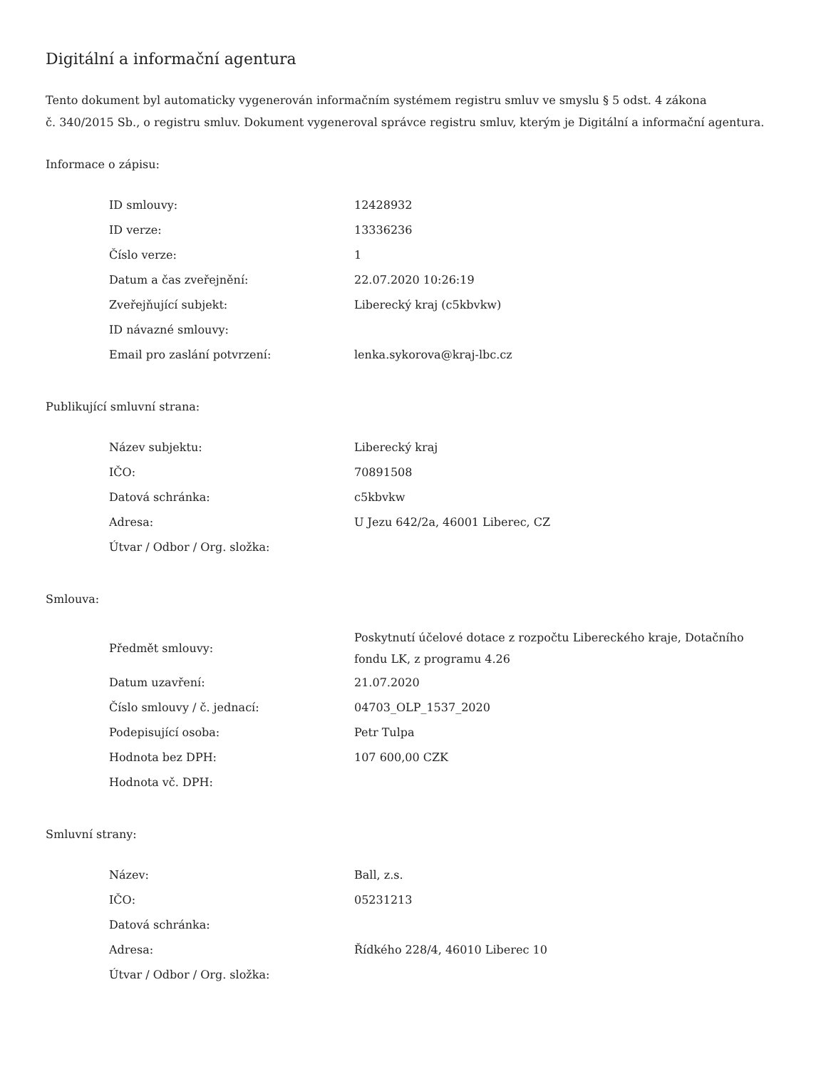Digitální a informační agentura
Tento dokument byl automaticky vygenerován informačním systémem registru smluv ve smyslu § 5 odst. 4 zákona
č. 340/2015 Sb., o registru smluv. Dokument vygeneroval správce registru smluv, kterým je Digitální a informační agentura.
Informace o zápisu:
| ID smlouvy: | 12428932 |
| ID verze: | 13336236 |
| Číslo verze: | 1 |
| Datum a čas zveřejnění: | 22.07.2020 10:26:19 |
| Zveřejňující subjekt: | Liberecký kraj (c5kbvkw) |
| ID návazné smlouvy: | |
| Email pro zaslání potvrzení: | lenka.sykorova@kraj-lbc.cz |
Publikující smluvní strana:
| Název subjektu: | Liberecký kraj |
| IČO: | 70891508 |
| Datová schránka: | c5kbvkw |
| Adresa: | U Jezu 642/2a, 46001 Liberec, CZ |
| Útvar / Odbor / Org. složka: | |
Smlouva:
| Předmět smlouvy: | Poskytnutí účelové dotace z rozpočtu Libereckého kraje, Dotačního fondu LK, z programu 4.26 |
| Datum uzavření: | 21.07.2020 |
| Číslo smlouvy / č. jednací: | 04703_OLP_1537_2020 |
| Podepisující osoba: | Petr Tulpa |
| Hodnota bez DPH: | 107 600,00 CZK |
| Hodnota vč. DPH: | |
Smluvní strany:
| Název: | Ball, z.s. |
| IČO: | 05231213 |
| Datová schránka: | |
| Adresa: | Řídkého 228/4, 46010 Liberec 10 |
| Útvar / Odbor / Org. složka: | |